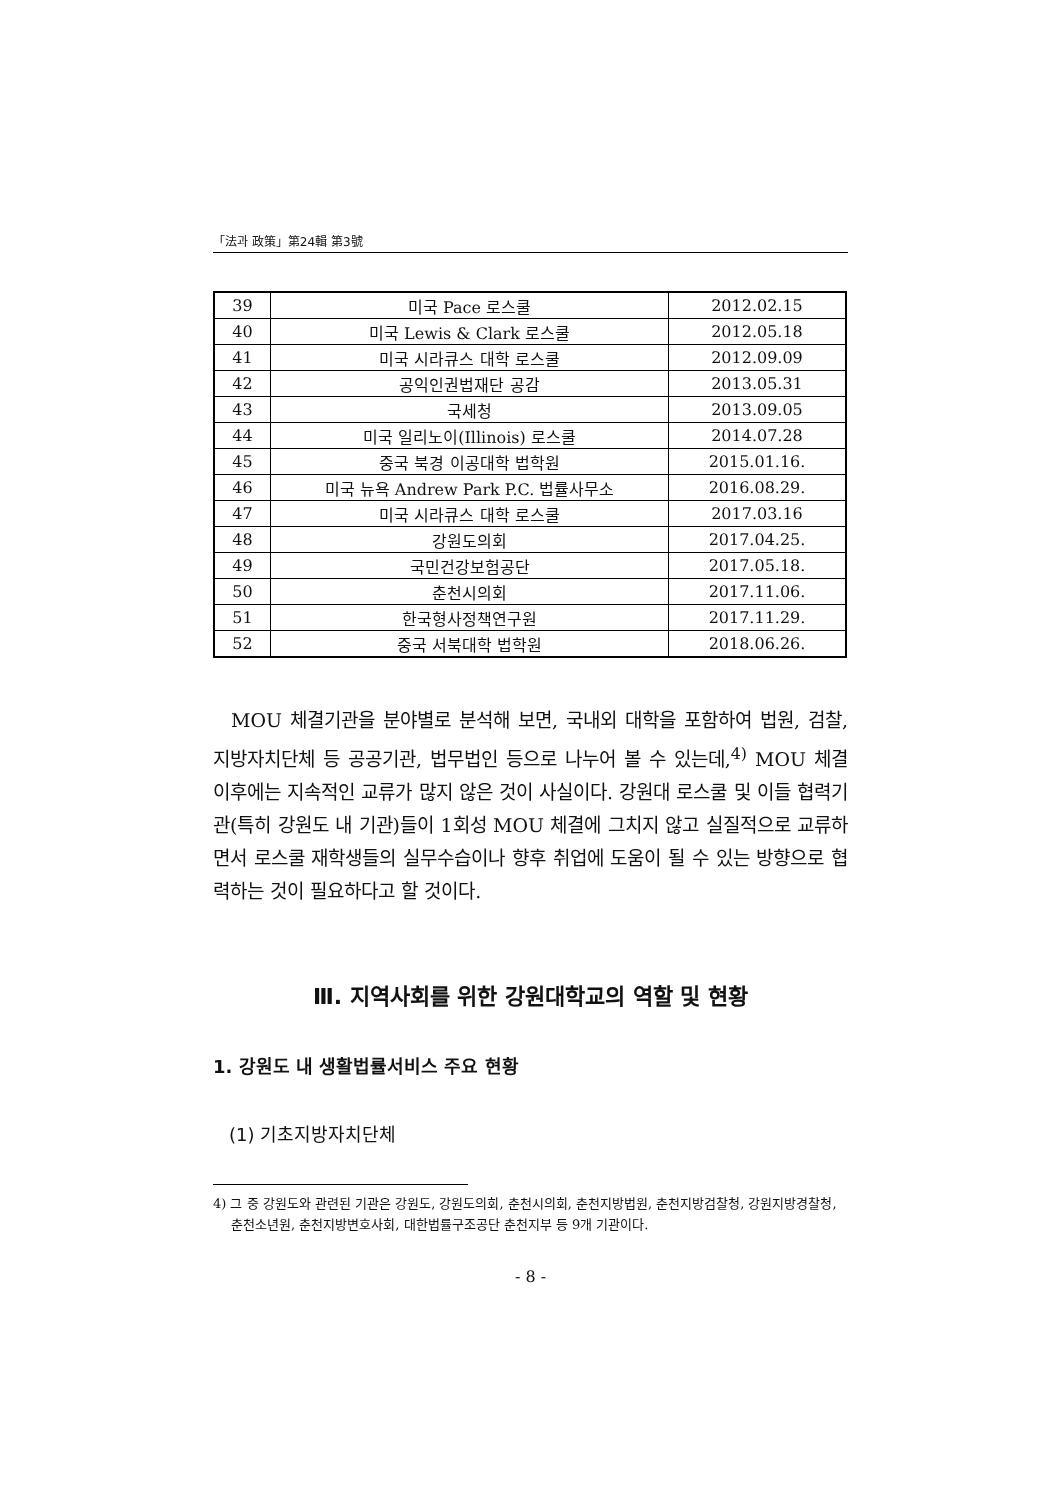「法과 政策」第24輯 第3號
| 39 | 미국 Pace 로스쿨 | 2012.02.15 |
| 40 | 미국 Lewis & Clark 로스쿨 | 2012.05.18 |
| 41 | 미국 시라큐스 대학 로스쿨 | 2012.09.09 |
| 42 | 공익인권법재단 공감 | 2013.05.31 |
| 43 | 국세청 | 2013.09.05 |
| 44 | 미국 일리노이(Illinois) 로스쿨 | 2014.07.28 |
| 45 | 중국 북경 이공대학 법학원 | 2015.01.16. |
| 46 | 미국 뉴욕 Andrew Park P.C. 법률사무소 | 2016.08.29. |
| 47 | 미국 시라큐스 대학 로스쿨 | 2017.03.16 |
| 48 | 강원도의회 | 2017.04.25. |
| 49 | 국민건강보험공단 | 2017.05.18. |
| 50 | 춘천시의회 | 2017.11.06. |
| 51 | 한국형사정책연구원 | 2017.11.29. |
| 52 | 중국 서북대학 법학원 | 2018.06.26. |
MOU 체결기관을 분야별로 분석해 보면, 국내외 대학을 포함하여 법원, 검찰, 지방자치단체 등 공공기관, 법무법인 등으로 나누어 볼 수 있는데,<sup>4)</sup> MOU 체결 이후에는 지속적인 교류가 많지 않은 것이 사실이다. 강원대 로스쿨 및 이들 협력기관(특히 강원도 내 기관)들이 1회성 MOU 체결에 그치지 않고 실질적으로 교류하면서 로스쿨 재학생들의 실무수습이나 향후 취업에 도움이 될 수 있는 방향으로 협력하는 것이 필요하다고 할 것이다.
Ⅲ. 지역사회를 위한 강원대학교의 역할 및 현황
1. 강원도 내 생활법률서비스 주요 현황
(1) 기초지방자치단체
4) 그 중 강원도와 관련된 기관은 강원도, 강원도의회, 춘천시의회, 춘천지방법원, 춘천지방검찰청, 강원지방경찰청, 춘천소년원, 춘천지방변호사회, 대한법률구조공단 춘천지부 등 9개 기관이다.
- 8 -